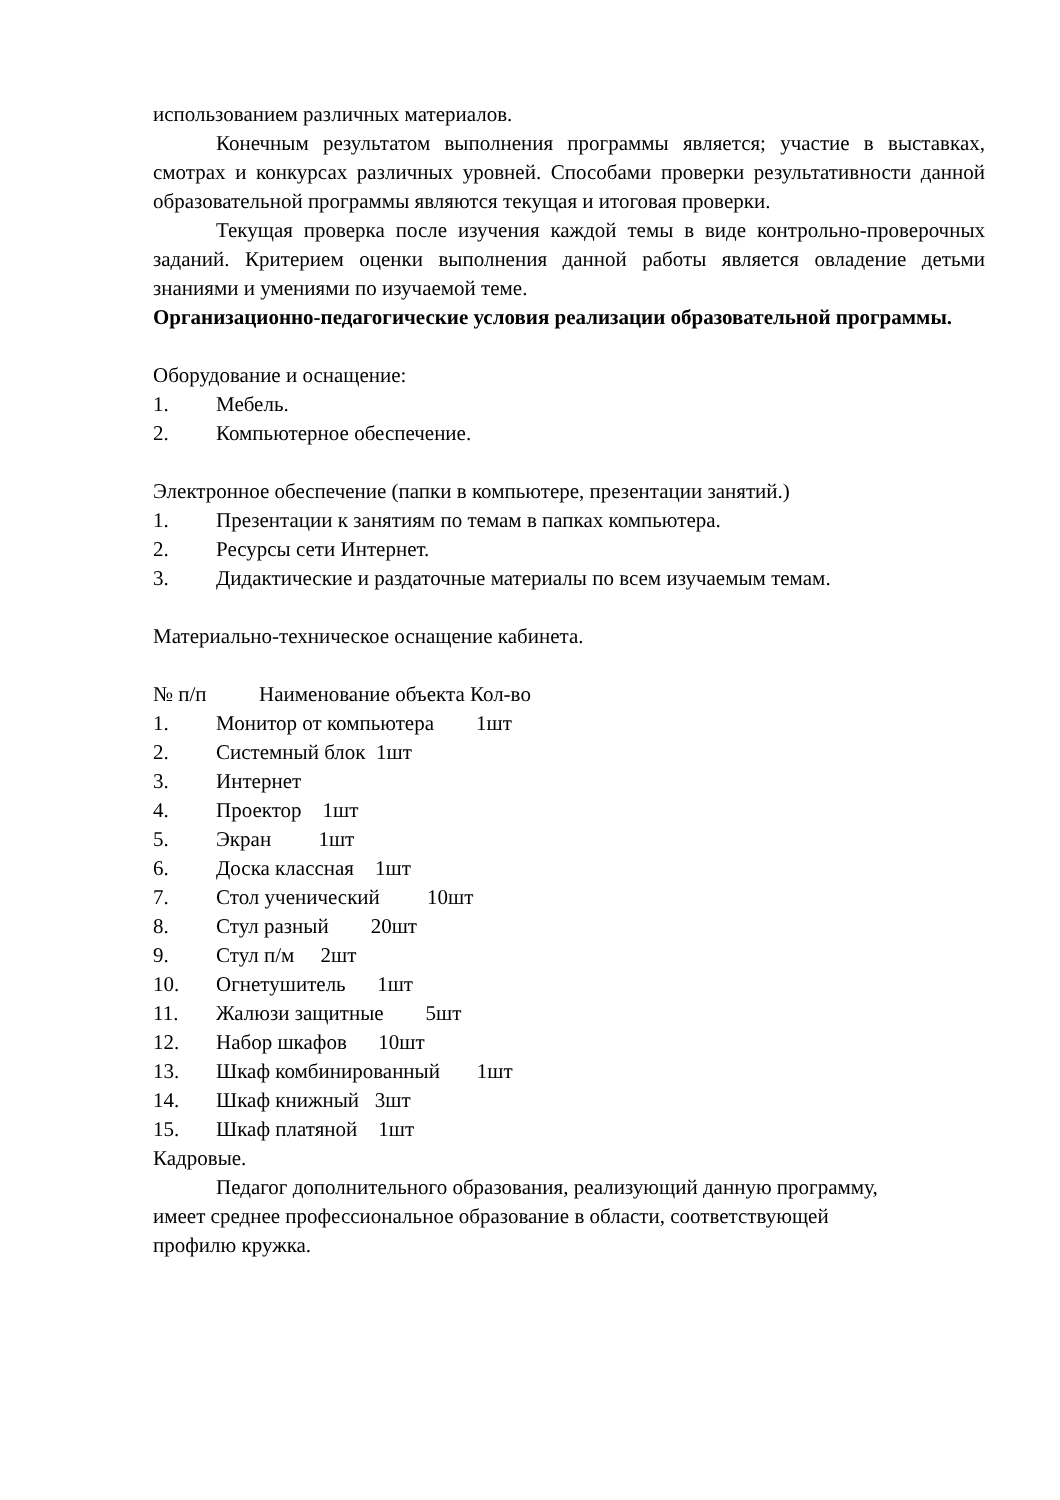использованием различных материалов.
Конечным результатом выполнения программы является; участие в выставках, смотрах и конкурсах различных уровней. Способами проверки результативности данной образовательной программы являются текущая и итоговая проверки.
Текущая проверка после изучения каждой темы в виде контрольно-проверочных заданий. Критерием оценки выполнения данной работы является овладение детьми знаниями и умениями по изучаемой теме.
Организационно-педагогические условия реализации образовательной программы.
Оборудование и оснащение:
1. Мебель.
2. Компьютерное обеспечение.
Электронное обеспечение (папки в компьютере, презентации занятий.)
1. Презентации к занятиям по темам в папках компьютера.
2. Ресурсы сети Интернет.
3. Дидактические и раздаточные материалы по всем изучаемым темам.
Материально-техническое оснащение кабинета.
№ п/п          Наименование объекта Кол-во
1.
Монитор от компьютера        1шт
2.
Системный блок  1шт
3.
Интернет
4.
Проектор    1шт
5.
Экран         1шт
6.
Доска классная    1шт
7.
Стол ученический         10шт
8.
Стул разный        20шт
9.
Стул п/м     2шт
10.
Огнетушитель      1шт
11.
Жалюзи защитные        5шт
12.
Набор шкафов      10шт
13.
Шкаф комбинированный       1шт
14.
Шкаф книжный   3шт
15.
Шкаф платяной    1шт
Кадровые.
Педагог дополнительного образования, реализующий данную программу, имеет среднее профессиональное образование в области, соответствующей профилю кружка.